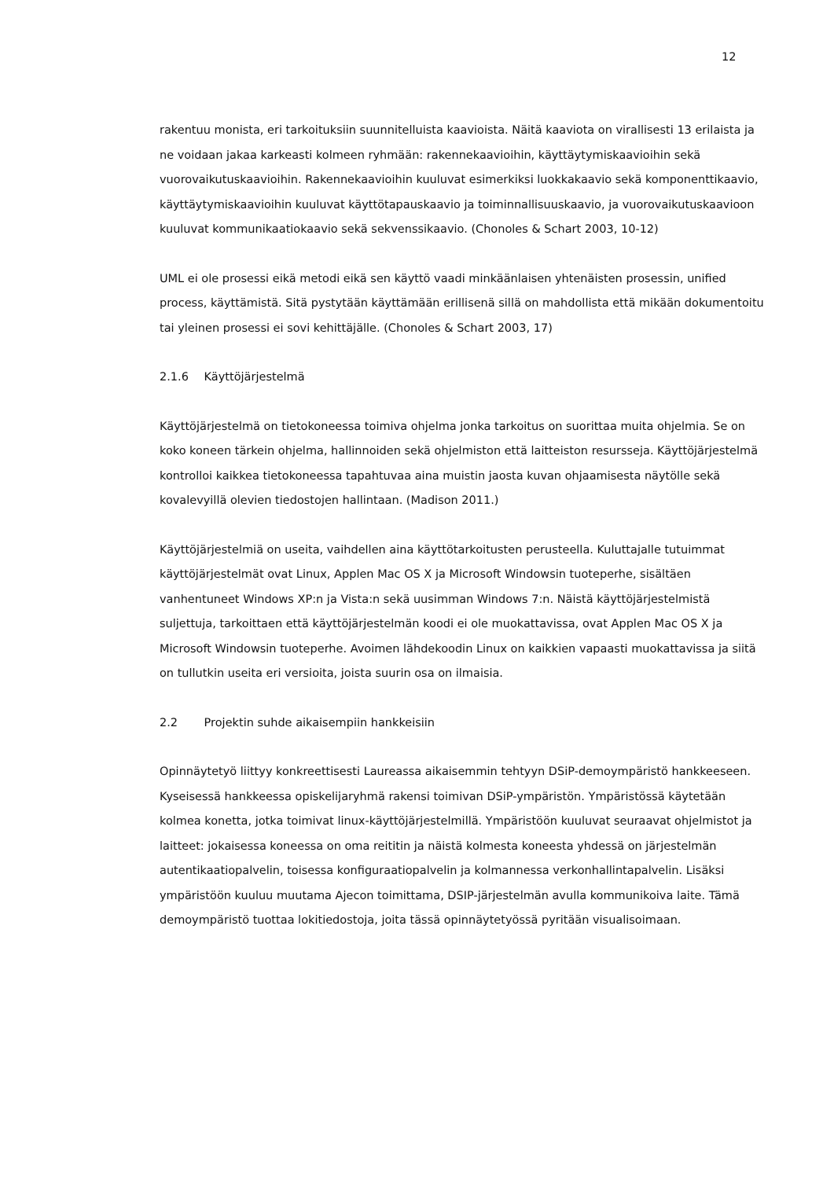12
rakentuu monista, eri tarkoituksiin suunnitelluista kaavioista. Näitä kaaviota on virallisesti 13 erilaista ja ne voidaan jakaa karkeasti kolmeen ryhmään: rakennekaavioihin, käyttäytymiskaavioihin sekä vuorovaikutuskaavioihin. Rakennekaavioihin kuuluvat esimerkiksi luokkakaavio sekä komponenttikaavio, käyttäytymiskaavioihin kuuluvat käyttötapauskaavio ja toiminnallisuuskaavio, ja vuorovaikutuskaavioon kuuluvat kommunikaatiokaavio sekä sekvenssikaavio. (Chonoles & Schart 2003, 10-12)
UML ei ole prosessi eikä metodi eikä sen käyttö vaadi minkäänlaisen yhtenäisten prosessin, unified process, käyttämistä. Sitä pystytään käyttämään erillisenä sillä on mahdollista että mikään dokumentoitu tai yleinen prosessi ei sovi kehittäjälle. (Chonoles & Schart 2003, 17)
2.1.6 Käyttöjärjestelmä
Käyttöjärjestelmä on tietokoneessa toimiva ohjelma jonka tarkoitus on suorittaa muita ohjelmia. Se on koko koneen tärkein ohjelma, hallinnoiden sekä ohjelmiston että laitteiston resursseja. Käyttöjärjestelmä kontrolloi kaikkea tietokoneessa tapahtuvaa aina muistin jaosta kuvan ohjaamisesta näytölle sekä kovalevyillä olevien tiedostojen hallintaan. (Madison 2011.)
Käyttöjärjestelmiä on useita, vaihdellen aina käyttötarkoitusten perusteella. Kuluttajalle tutuimmat käyttöjärjestelmät ovat Linux, Applen Mac OS X ja Microsoft Windowsin tuoteperhe, sisältäen vanhentuneet Windows XP:n ja Vista:n sekä uusimman Windows 7:n. Näistä käyttöjärjestelmistä suljettuja, tarkoittaen että käyttöjärjestelmän koodi ei ole muokattavissa, ovat Applen Mac OS X ja Microsoft Windowsin tuoteperhe. Avoimen lähdekoodin Linux on kaikkien vapaasti muokattavissa ja siitä on tullutkin useita eri versioita, joista suurin osa on ilmaisia.
2.2 Projektin suhde aikaisempiin hankkeisiin
Opinnäytetyö liittyy konkreettisesti Laureassa aikaisemmin tehtyyn DSiP-demoympäristö hankkeeseen. Kyseisessä hankkeessa opiskelijaryhmä rakensi toimivan DSiP-ympäristön. Ympäristössä käytetään kolmea konetta, jotka toimivat linux-käyttöjärjestelmillä. Ympäristöön kuuluvat seuraavat ohjelmistot ja laitteet: jokaisessa koneessa on oma reititin ja näistä kolmesta koneesta yhdessä on järjestelmän autentikaatiopalvelin, toisessa konfiguraatiopalvelin ja kolmannessa verkonhallintapalvelin. Lisäksi ympäristöön kuuluu muutama Ajecon toimittama, DSIP-järjestelmän avulla kommunikoiva laite. Tämä demoympäristö tuottaa lokitiedostoja, joita tässä opinnäytetyössä pyritään visualisoimaan.